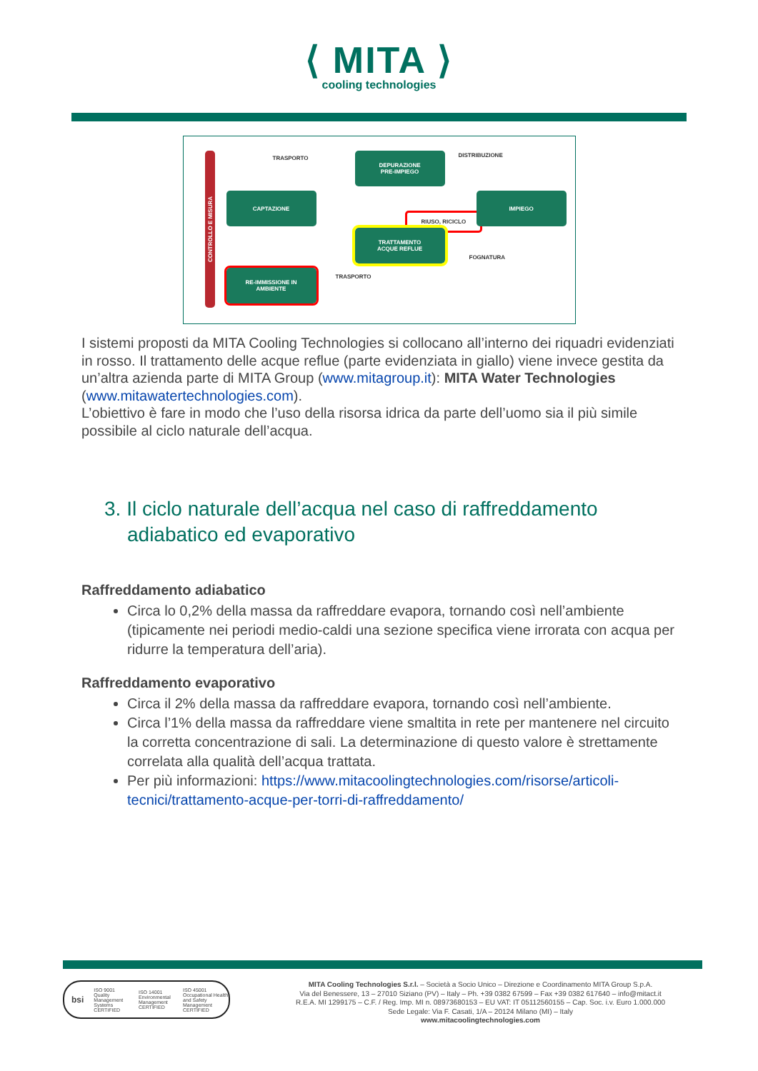⟨ MITA ⟩
cooling technologies
CONTROLLO E MISURA
TRASPORTO
DEPURAZIONE
PRE-IMPIEGO
DISTRIBUZIONE
CAPTAZIONE
RIUSO, RICICLO
IMPIEGO
TRATTAMENTO
ACQUE REFLUE
FOGNATURA
TRASPORTO
RE-IMMISSIONE IN
AMBIENTE
I sistemi proposti da MITA Cooling Technologies si collocano all’interno dei riquadri evidenziati in rosso. Il trattamento delle acque reflue (parte evidenziata in giallo) viene invece gestita da un’altra azienda parte di MITA Group (www.mitagroup.it): MITA Water Technologies (www.mitawatertechnologies.com).
L’obiettivo è fare in modo che l’uso della risorsa idrica da parte dell’uomo sia il più simile possibile al ciclo naturale dell’acqua.
3. Il ciclo naturale dell’acqua nel caso di raffreddamento adiabatico ed evaporativo
Raffreddamento adiabatico
Circa lo 0,2% della massa da raffreddare evapora, tornando così nell’ambiente (tipicamente nei periodi medio-caldi una sezione specifica viene irrorata con acqua per ridurre la temperatura dell’aria).
Raffreddamento evaporativo
Circa il 2% della massa da raffreddare evapora, tornando così nell’ambiente.
Circa l’1% della massa da raffreddare viene smaltita in rete per mantenere nel circuito la corretta concentrazione di sali. La determinazione di questo valore è strettamente correlata alla qualità dell’acqua trattata.
Per più informazioni: https://www.mitacoolingtechnologies.com/risorse/articoli-tecnici/trattamento-acque-per-torri-di-raffreddamento/
bsi ISO 9001 Quality Management Systems CERTIFIED ISO 14001 Environmental Management CERTIFIED ISO 45001 Occupational Health and Safety Management CERTIFIED
MITA Cooling Technologies S.r.l. – Società a Socio Unico – Direzione e Coordinamento MITA Group S.p.A.
Via del Benessere, 13 – 27010 Siziano (PV) – Italy – Ph. +39 0382 67599 – Fax +39 0382 617640 – info@mitact.it
R.E.A. MI 1299175 – C.F. / Reg. Imp. MI n. 08973680153 – EU VAT: IT 05112560155 – Cap. Soc. i.v. Euro 1.000.000
Sede Legale: Via F. Casati, 1/A – 20124 Milano (MI) – Italy
www.mitacoolingtechnologies.com